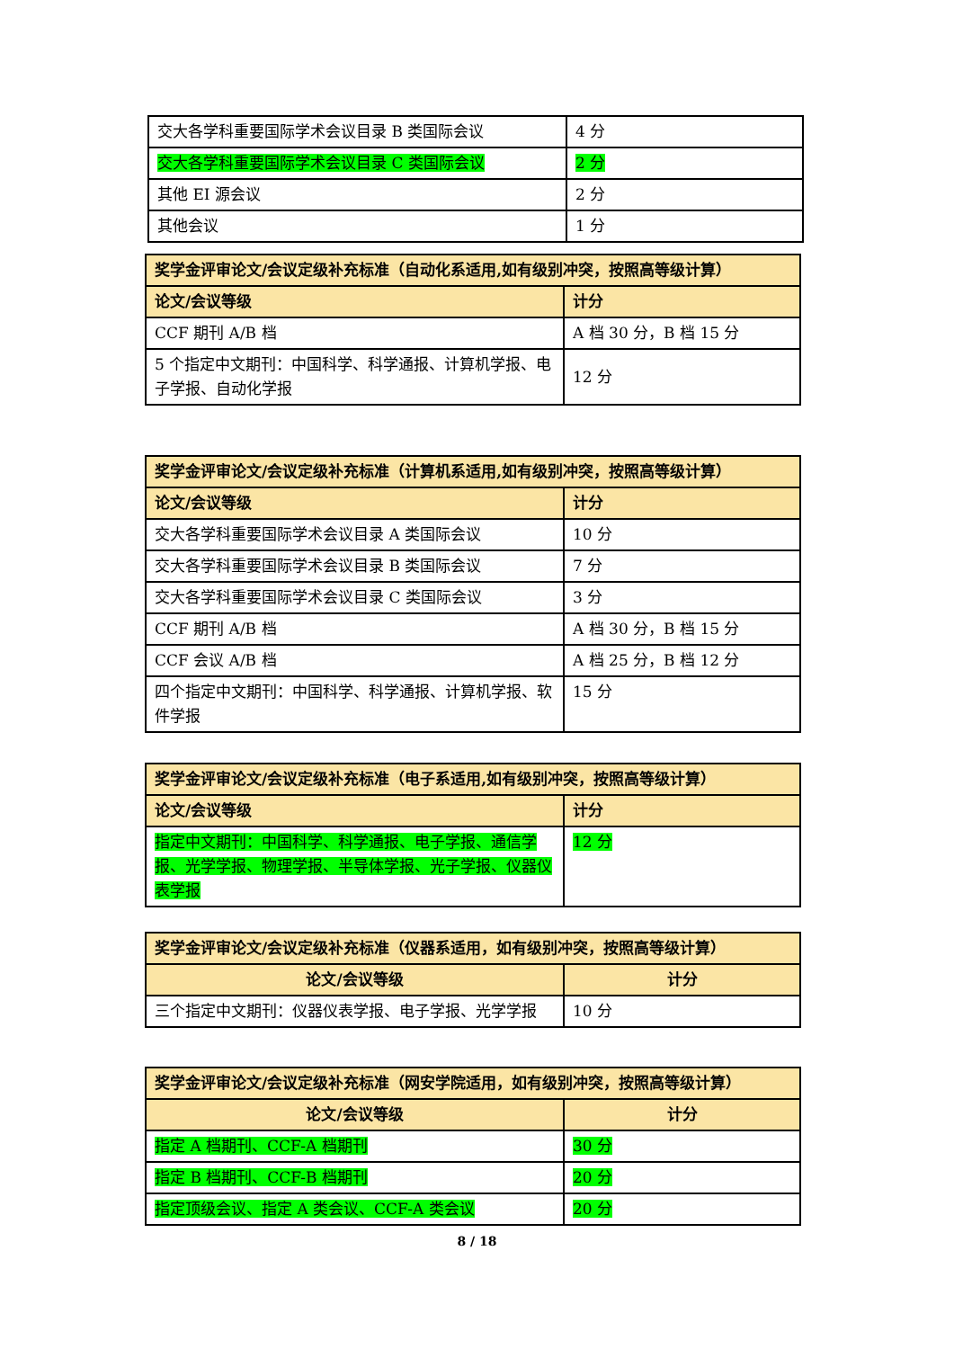| 交大各学科重要国际学术会议目录 B 类国际会议 | 4 分 |
| 交大各学科重要国际学术会议目录 C 类国际会议 | 2 分 |
| 其他 EI 源会议 | 2 分 |
| 其他会议 | 1 分 |
| 奖学金评审论文/会议定级补充标准（自动化系适用,如有级别冲突，按照高等级计算） | |
| --- | --- |
| 论文/会议等级 | 计分 |
| CCF 期刊 A/B 档 | A 档 30 分，B 档 15 分 |
| 5 个指定中文期刊：中国科学、科学通报、计算机学报、电子学报、自动化学报 | 12 分 |
| 奖学金评审论文/会议定级补充标准（计算机系适用,如有级别冲突，按照高等级计算） | |
| --- | --- |
| 论文/会议等级 | 计分 |
| 交大各学科重要国际学术会议目录 A 类国际会议 | 10 分 |
| 交大各学科重要国际学术会议目录 B 类国际会议 | 7 分 |
| 交大各学科重要国际学术会议目录 C 类国际会议 | 3 分 |
| CCF 期刊 A/B 档 | A 档 30 分，B 档 15 分 |
| CCF 会议 A/B 档 | A 档 25 分，B 档 12 分 |
| 四个指定中文期刊：中国科学、科学通报、计算机学报、软件学报 | 15 分 |
| 奖学金评审论文/会议定级补充标准（电子系适用,如有级别冲突，按照高等级计算） | |
| --- | --- |
| 论文/会议等级 | 计分 |
| 指定中文期刊：中国科学、科学通报、电子学报、通信学报、光学学报、物理学报、半导体学报、光子学报、仪器仪表学报 | 12 分 |
| 奖学金评审论文/会议定级补充标准（仪器系适用，如有级别冲突，按照高等级计算） | |
| --- | --- |
| 论文/会议等级 | 计分 |
| 三个指定中文期刊：仪器仪表学报、电子学报、光学学报 | 10 分 |
| 奖学金评审论文/会议定级补充标准（网安学院适用，如有级别冲突，按照高等级计算） | |
| --- | --- |
| 论文/会议等级 | 计分 |
| 指定 A 档期刊、CCF-A 档期刊 | 30 分 |
| 指定 B 档期刊、CCF-B 档期刊 | 20 分 |
| 指定顶级会议、指定 A 类会议、CCF-A 类会议 | 20 分 |
8 / 18